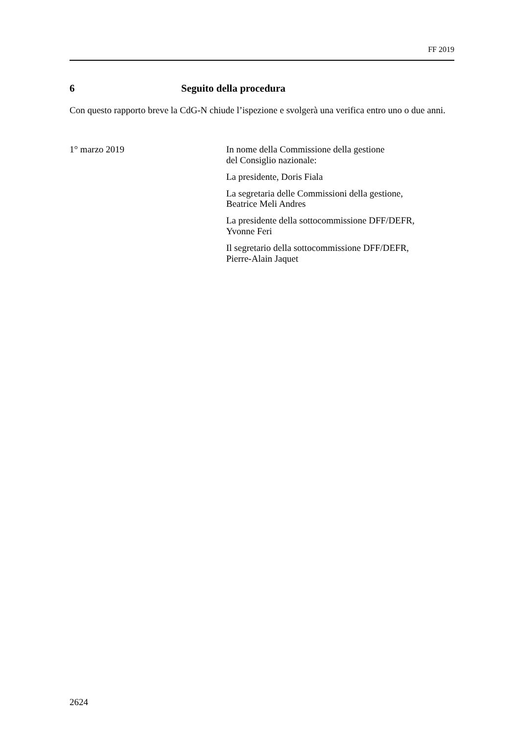FF 2019
6 Seguito della procedura
Con questo rapporto breve la CdG-N chiude l’ispezione e svolgerà una verifica entro uno o due anni.
1° marzo 2019 In nome della Commissione della gestione
del Consiglio nazionale:
La presidente, Doris Fiala
La segretaria delle Commissioni della gestione,
Beatrice Meli Andres
La presidente della sottocommissione DFF/DEFR,
Yvonne Feri
Il segretario della sottocommissione DFF/DEFR,
Pierre-Alain Jaquet
2624